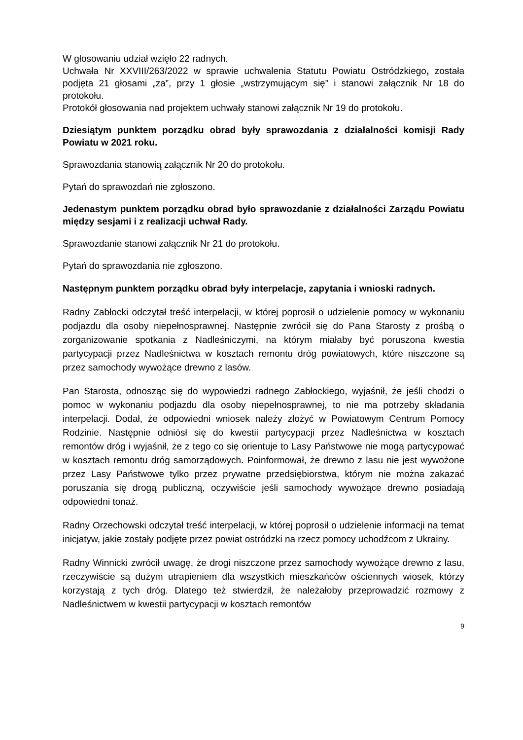W głosowaniu udział wzięło 22 radnych.
Uchwała Nr XXVIII/263/2022 w sprawie uchwalenia Statutu Powiatu Ostródzkiego, została podjęta 21 głosami „za”, przy 1 głosie „wstrzymującym się” i stanowi załącznik Nr 18 do protokołu.
Protokół głosowania nad projektem uchwały stanowi załącznik Nr 19 do protokołu.
Dziesiątym punktem porządku obrad były sprawozdania z działalności komisji Rady Powiatu w 2021 roku.
Sprawozdania stanowią załącznik Nr 20 do protokołu.
Pytań do sprawozdań nie zgłoszono.
Jedenastym punktem porządku obrad było sprawozdanie z działalności Zarządu Powiatu między sesjami i z realizacji uchwał Rady.
Sprawozdanie stanowi załącznik Nr 21 do protokołu.
Pytań do sprawozdania nie zgłoszono.
Następnym punktem porządku obrad były interpelacje, zapytania i wnioski radnych.
Radny Zabłocki odczytał treść interpelacji, w której poprosił o udzielenie pomocy w wykonaniu podjazdu dla osoby niepełnosprawnej. Następnie zwrócił się do Pana Starosty z prośbą o zorganizowanie spotkania z Nadleśniczymi, na którym miałaby być poruszona kwestia partycypacji przez Nadleśnictwa w kosztach remontu dróg powiatowych, które niszczone są przez samochody wywożące drewno z lasów.
Pan Starosta, odnosząc się do wypowiedzi radnego Zabłockiego, wyjaśnił, że jeśli chodzi o pomoc w wykonaniu podjazdu dla osoby niepełnosprawnej, to nie ma potrzeby składania interpelacji. Dodał, że odpowiedni wniosek należy złożyć w Powiatowym Centrum Pomocy Rodzinie. Następnie odniósł się do kwestii partycypacji przez Nadleśnictwa w kosztach remontów dróg i wyjaśnił, że z tego co się orientuje to Lasy Państwowe nie mogą partycypować w kosztach remontu dróg samorządowych. Poinformował, że drewno z lasu nie jest wywożone przez Lasy Państwowe tylko przez prywatne przedsiębiorstwa, którym nie można zakazać poruszania się drogą publiczną, oczywiście jeśli samochody wywożące drewno posiadają odpowiedni tonaż.
Radny Orzechowski odczytał treść interpelacji, w której poprosił o udzielenie informacji na temat inicjatyw, jakie zostały podjęte przez powiat ostródzki na rzecz pomocy uchodźcom z Ukrainy.
Radny Winnicki zwrócił uwagę, że drogi niszczone przez samochody wywożące drewno z lasu, rzeczywiście są dużym utrapieniem dla wszystkich mieszkańców ościennych wiosek, którzy korzystają z tych dróg. Dlatego też stwierdził, że należałoby przeprowadzić rozmowy z Nadleśnictwem w kwestii partycypacji w kosztach remontów
9